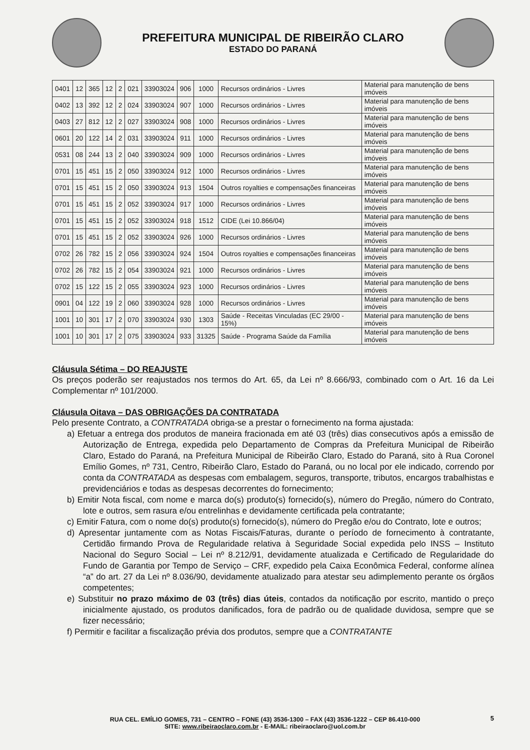PREFEITURA MUNICIPAL DE RIBEIRÃO CLARO
ESTADO DO PARANÁ
| 0401 | 12 | 365 | 12 | 2 | 021 | 33903024 | 906 | 1000 | Recursos ordinários - Livres | Material para manutenção de bens imóveis |
| 0402 | 13 | 392 | 12 | 2 | 024 | 33903024 | 907 | 1000 | Recursos ordinários - Livres | Material para manutenção de bens imóveis |
| 0403 | 27 | 812 | 12 | 2 | 027 | 33903024 | 908 | 1000 | Recursos ordinários - Livres | Material para manutenção de bens imóveis |
| 0601 | 20 | 122 | 14 | 2 | 031 | 33903024 | 911 | 1000 | Recursos ordinários - Livres | Material para manutenção de bens imóveis |
| 0531 | 08 | 244 | 13 | 2 | 040 | 33903024 | 909 | 1000 | Recursos ordinários - Livres | Material para manutenção de bens imóveis |
| 0701 | 15 | 451 | 15 | 2 | 050 | 33903024 | 912 | 1000 | Recursos ordinários - Livres | Material para manutenção de bens imóveis |
| 0701 | 15 | 451 | 15 | 2 | 050 | 33903024 | 913 | 1504 | Outros royalties e compensações financeiras | Material para manutenção de bens imóveis |
| 0701 | 15 | 451 | 15 | 2 | 052 | 33903024 | 917 | 1000 | Recursos ordinários - Livres | Material para manutenção de bens imóveis |
| 0701 | 15 | 451 | 15 | 2 | 052 | 33903024 | 918 | 1512 | CIDE (Lei 10.866/04) | Material para manutenção de bens imóveis |
| 0701 | 15 | 451 | 15 | 2 | 052 | 33903024 | 926 | 1000 | Recursos ordinários - Livres | Material para manutenção de bens imóveis |
| 0702 | 26 | 782 | 15 | 2 | 056 | 33903024 | 924 | 1504 | Outros royalties e compensações financeiras | Material para manutenção de bens imóveis |
| 0702 | 26 | 782 | 15 | 2 | 054 | 33903024 | 921 | 1000 | Recursos ordinários - Livres | Material para manutenção de bens imóveis |
| 0702 | 15 | 122 | 15 | 2 | 055 | 33903024 | 923 | 1000 | Recursos ordinários - Livres | Material para manutenção de bens imóveis |
| 0901 | 04 | 122 | 19 | 2 | 060 | 33903024 | 928 | 1000 | Recursos ordinários - Livres | Material para manutenção de bens imóveis |
| 1001 | 10 | 301 | 17 | 2 | 070 | 33903024 | 930 | 1303 | Saúde - Receitas Vinculadas (EC 29/00 - 15%) | Material para manutenção de bens imóveis |
| 1001 | 10 | 301 | 17 | 2 | 075 | 33903024 | 933 | 31325 | Saúde - Programa Saúde da Família | Material para manutenção de bens imóveis |
Cláusula Sétima – DO REAJUSTE
Os preços poderão ser reajustados nos termos do Art. 65, da Lei nº 8.666/93, combinado com o Art. 16 da Lei Complementar nº 101/2000.
Cláusula Oitava – DAS OBRIGAÇÕES DA CONTRATADA
Pelo presente Contrato, a CONTRATADA obriga-se a prestar o fornecimento na forma ajustada:
a) Efetuar a entrega dos produtos de maneira fracionada em até 03 (três) dias consecutivos após a emissão de Autorização de Entrega, expedida pelo Departamento de Compras da Prefeitura Municipal de Ribeirão Claro, Estado do Paraná, na Prefeitura Municipal de Ribeirão Claro, Estado do Paraná, sito à Rua Coronel Emílio Gomes, nº 731, Centro, Ribeirão Claro, Estado do Paraná, ou no local por ele indicado, correndo por conta da CONTRATADA as despesas com embalagem, seguros, transporte, tributos, encargos trabalhistas e previdenciários e todas as despesas decorrentes do fornecimento;
b) Emitir Nota fiscal, com nome e marca do(s) produto(s) fornecido(s), número do Pregão, número do Contrato, lote e outros, sem rasura e/ou entrelinhas e devidamente certificada pela contratante;
c) Emitir Fatura, com o nome do(s) produto(s) fornecido(s), número do Pregão e/ou do Contrato, lote e outros;
d) Apresentar juntamente com as Notas Fiscais/Faturas, durante o período de fornecimento à contratante, Certidão firmando Prova de Regularidade relativa à Seguridade Social expedida pelo INSS – Instituto Nacional do Seguro Social – Lei nº 8.212/91, devidamente atualizada e Certificado de Regularidade do Fundo de Garantia por Tempo de Serviço – CRF, expedido pela Caixa Econômica Federal, conforme alínea “a” do art. 27 da Lei nº 8.036/90, devidamente atualizado para atestar seu adimplemento perante os órgãos competentes;
e) Substituir no prazo máximo de 03 (três) dias úteis, contados da notificação por escrito, mantido o preço inicialmente ajustado, os produtos danificados, fora de padrão ou de qualidade duvidosa, sempre que se fizer necessário;
f) Permitir e facilitar a fiscalização prévia dos produtos, sempre que a CONTRATANTE
RUA CEL. EMÍLIO GOMES, 731 – CENTRO – FONE (43) 3536-1300 – FAX (43) 3536-1222 – CEP 86.410-000
SITE: www.ribeiraoclaro.com.br - E-MAIL: ribeiraoclaro@uol.com.br
5